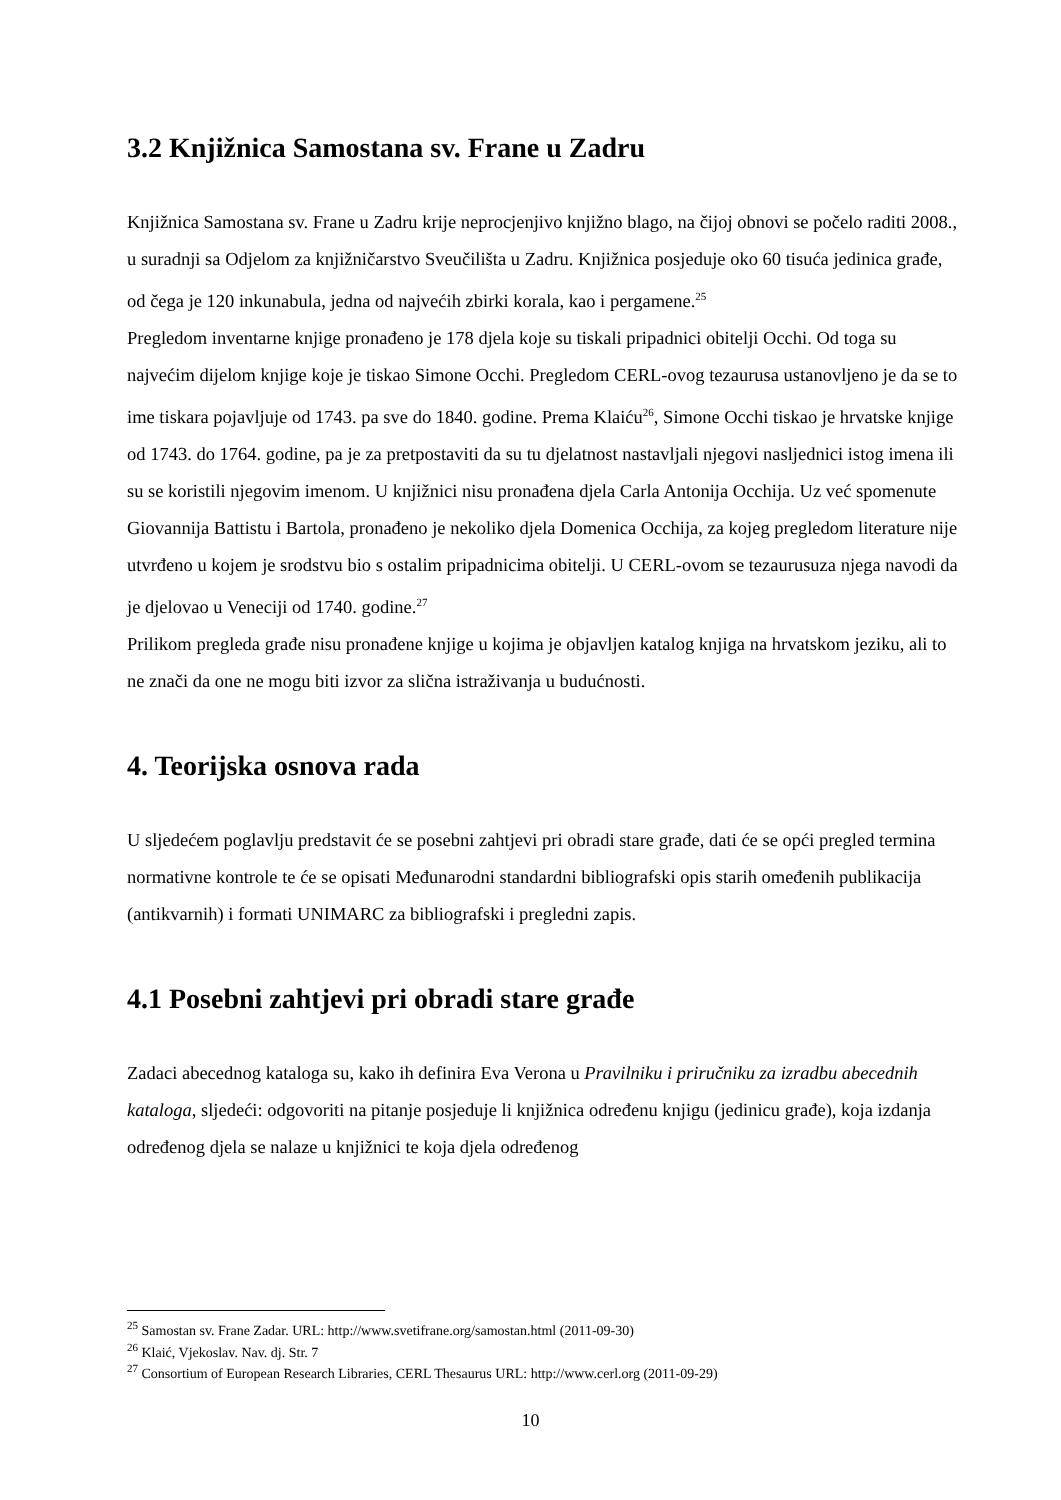3.2 Knjižnica Samostana sv. Frane u Zadru
Knjižnica Samostana sv. Frane u Zadru krije neprocjenjivo knjižno blago, na čijoj obnovi se počelo raditi 2008., u suradnji sa Odjelom za knjižničarstvo Sveučilišta u Zadru. Knjižnica posjeduje oko 60 tisuća jedinica građe, od čega je 120 inkunabula, jedna od najvećih zbirki korala, kao i pergamene.<sup>25</sup>
Pregledom inventarne knjige pronađeno je 178 djela koje su tiskali pripadnici obitelji Occhi. Od toga su najvećim dijelom knjige koje je tiskao Simone Occhi. Pregledom CERL-ovog tezaurusa ustanovljeno je da se to ime tiskara pojavljuje od 1743. pa sve do 1840. godine. Prema Klaiću<sup>26</sup>, Simone Occhi tiskao je hrvatske knjige od 1743. do 1764. godine, pa je za pretpostaviti da su tu djelatnost nastavljali njegovi nasljednici istog imena ili su se koristili njegovim imenom. U knjižnici nisu pronađena djela Carla Antonija Occhija. Uz već spomenute Giovannija Battistu i Bartola, pronađeno je nekoliko djela Domenica Occhija, za kojeg pregledom literature nije utvrđeno u kojem je srodstvu bio s ostalim pripadnicima obitelji. U CERL-ovom se tezaurusuza njega navodi da je djelovao u Veneciji od 1740. godine.<sup>27</sup>
Prilikom pregleda građe nisu pronađene knjige u kojima je objavljen katalog knjiga na hrvatskom jeziku, ali to ne znači da one ne mogu biti izvor za slična istraživanja u budućnosti.
4. Teorijska osnova rada
U sljedećem poglavlju predstavit će se posebni zahtjevi pri obradi stare građe, dati će se opći pregled termina normativne kontrole te će se opisati Međunarodni standardni bibliografski opis starih omeđenih publikacija (antikvarnih) i formati UNIMARC za bibliografski i pregledni zapis.
4.1 Posebni zahtjevi pri obradi stare građe
Zadaci abecednog kataloga su, kako ih definira Eva Verona u Pravilniku i priručniku za izradbu abecednih kataloga, sljedeći: odgovoriti na pitanje posjeduje li knjižnica određenu knjigu (jedinicu građe), koja izdanja određenog djela se nalaze u knjižnici te koja djela određenog
<sup>25</sup> Samostan sv. Frane Zadar. URL: http://www.svetifrane.org/samostan.html (2011-09-30)
<sup>26</sup> Klaić, Vjekoslav. Nav. dj. Str. 7
<sup>27</sup> Consortium of European Research Libraries, CERL Thesaurus URL: http://www.cerl.org (2011-09-29)
10